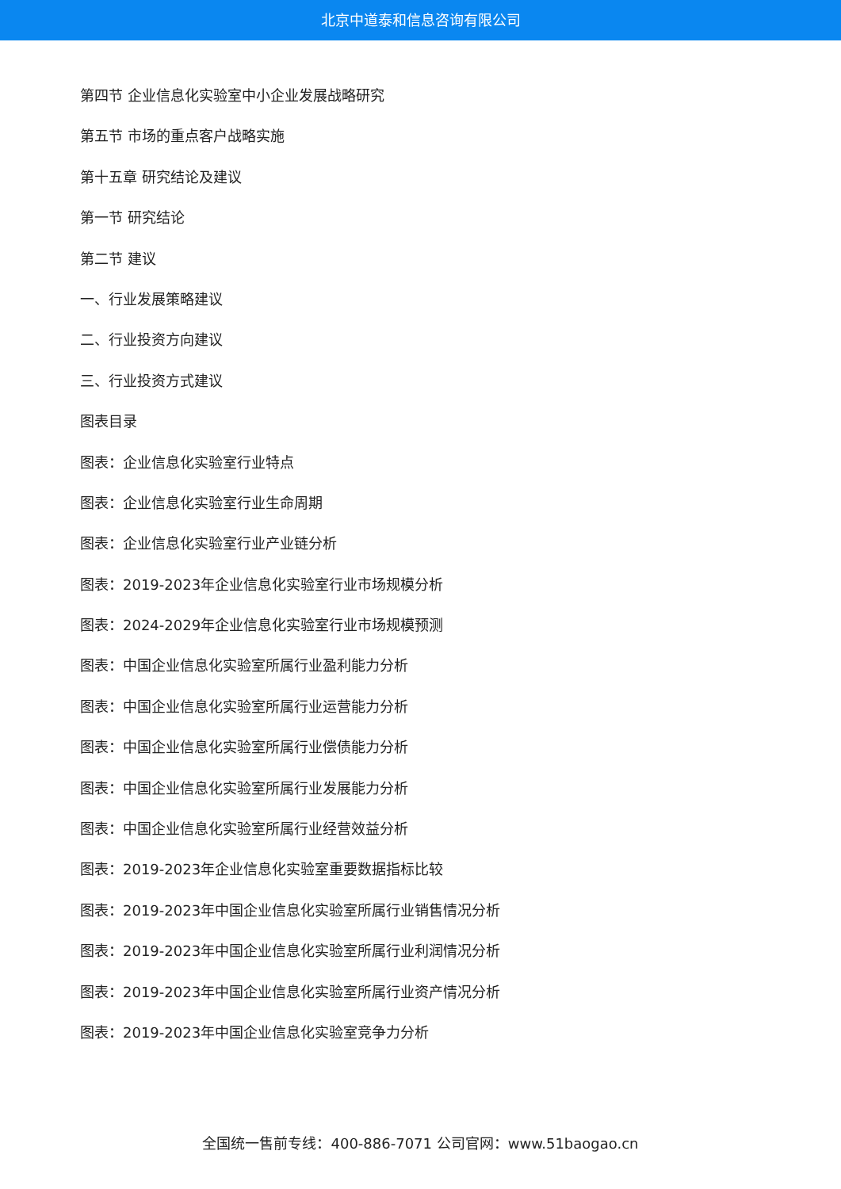北京中道泰和信息咨询有限公司
第四节 企业信息化实验室中小企业发展战略研究
第五节 市场的重点客户战略实施
第十五章 研究结论及建议
第一节 研究结论
第二节 建议
一、行业发展策略建议
二、行业投资方向建议
三、行业投资方式建议
图表目录
图表：企业信息化实验室行业特点
图表：企业信息化实验室行业生命周期
图表：企业信息化实验室行业产业链分析
图表：2019-2023年企业信息化实验室行业市场规模分析
图表：2024-2029年企业信息化实验室行业市场规模预测
图表：中国企业信息化实验室所属行业盈利能力分析
图表：中国企业信息化实验室所属行业运营能力分析
图表：中国企业信息化实验室所属行业偿债能力分析
图表：中国企业信息化实验室所属行业发展能力分析
图表：中国企业信息化实验室所属行业经营效益分析
图表：2019-2023年企业信息化实验室重要数据指标比较
图表：2019-2023年中国企业信息化实验室所属行业销售情况分析
图表：2019-2023年中国企业信息化实验室所属行业利润情况分析
图表：2019-2023年中国企业信息化实验室所属行业资产情况分析
图表：2019-2023年中国企业信息化实验室竞争力分析
全国统一售前专线：400-886-7071 公司官网：www.51baogao.cn